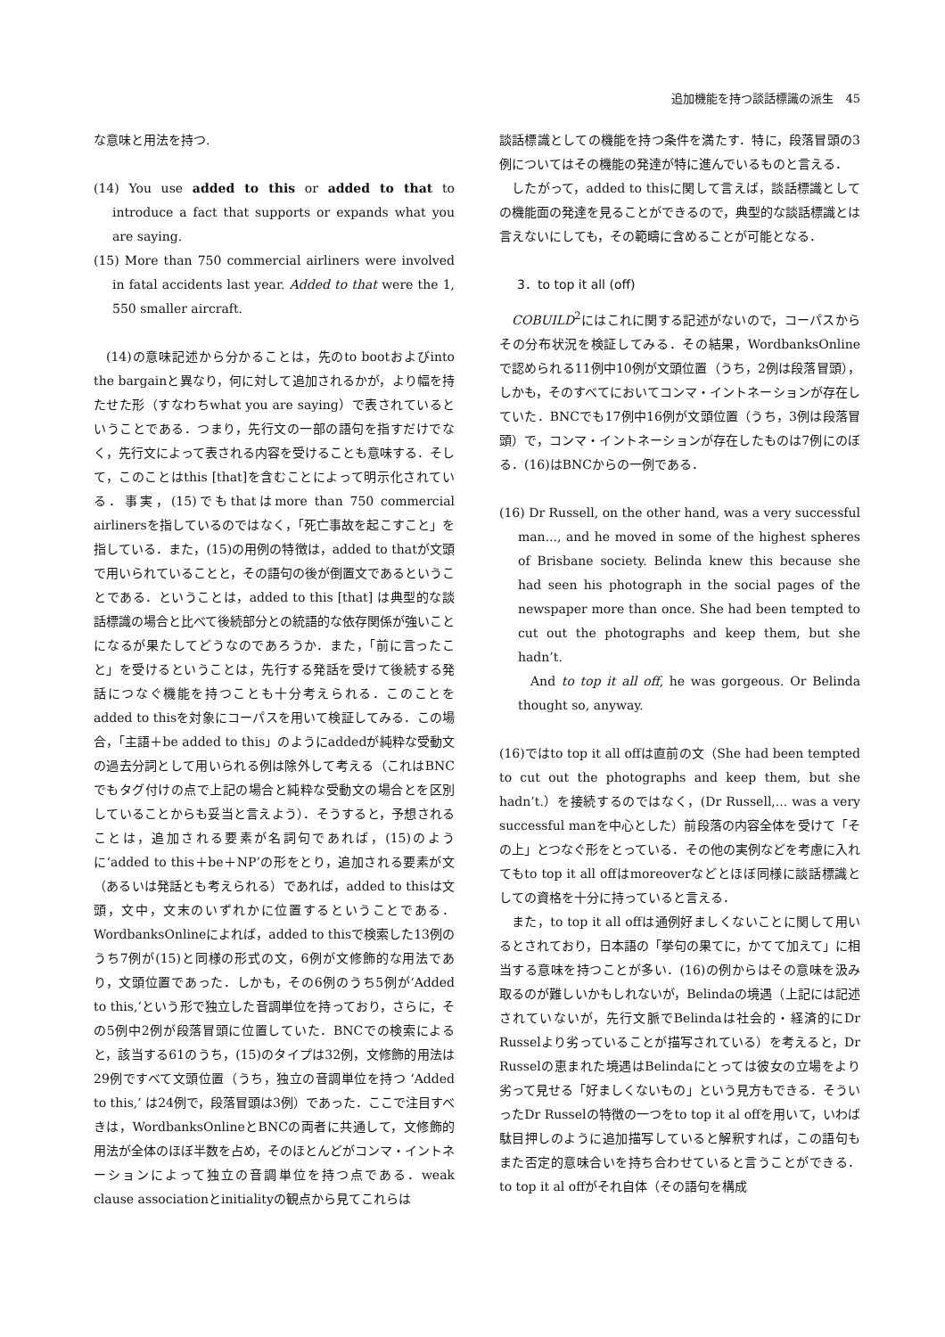追加機能を持つ談話標識の派生　45
な意味と用法を持つ.
(14) You use added to this or added to that to introduce a fact that supports or expands what you are saying.
(15) More than 750 commercial airliners were involved in fatal accidents last year. Added to that were the 1, 550 smaller aircraft.
(14)の意味記述から分かることは，先のto bootおよびinto the bargainと異なり，何に対して追加されるかが，より幅を持たせた形（すなわちwhat you are saying）で表されているということである．つまり，先行文の一部の語句を指すだけでなく，先行文によって表される内容を受けることも意味する．そして，このことはthis [that]を含むことによって明示化されている．事実，(15)でもthatはmore than 750 commercial airlinersを指しているのではなく，「死亡事故を起こすこと」を指している．また，(15)の用例の特徴は，added to thatが文頭で用いられていることと，その語句の後が倒置文であるということである．ということは，added to this [that] は典型的な談話標識の場合と比べて後続部分との統語的な依存関係が強いことになるが果たしてどうなのであろうか．また，「前に言ったこと」を受けるということは，先行する発話を受けて後続する発話につなぐ機能を持つことも十分考えられる．このことをadded to thisを対象にコーパスを用いて検証してみる．この場合，「主語＋be added to this」のようにaddedが純粋な受動文の過去分詞として用いられる例は除外して考える（これはBNCでもタグ付けの点で上記の場合と純粋な受動文の場合とを区別していることからも妥当と言えよう）．そうすると，予想されることは，追加される要素が名詞句であれば，(15)のように‘added to this＋be＋NP’の形をとり，追加される要素が文（あるいは発話とも考えられる）であれば，added to thisは文頭，文中，文末のいずれかに位置するということである．WordbanksOnlineによれば，added to thisで検索した13例のうち7例が(15)と同様の形式の文，6例が文修飾的な用法であり，文頭位置であった．しかも，その6例のうち5例が‘Added to this,’という形で独立した音調単位を持っており，さらに，その5例中2例が段落冒頭に位置していた．BNCでの検索によると，該当する61のうち，(15)のタイプは32例，文修飾的用法は29例ですべて文頭位置（うち，独立の音調単位を持つ ‘Added to this,’ は24例で，段落冒頭は3例）であった．ここで注目すべきは，WordbanksOnlineとBNCの両者に共通して，文修飾的用法が全体のほぼ半数を占め，そのほとんどがコンマ・イントネーションによって独立の音調単位を持つ点である．weak clause associationとinitialityの観点から見てこれらは
談話標識としての機能を持つ条件を満たす．特に，段落冒頭の3例についてはその機能の発達が特に進んでいるものと言える．
したがって，added to thisに関して言えば，談話標識としての機能面の発達を見ることができるので，典型的な談話標識とは言えないにしても，その範疇に含めることが可能となる．
3．to top it all (off)
COBUILD<sup>2</sup>にはこれに関する記述がないので，コーパスからその分布状況を検証してみる．その結果，WordbanksOnlineで認められる11例中10例が文頭位置（うち，2例は段落冒頭），しかも，そのすべてにおいてコンマ・イントネーションが存在していた．BNCでも17例中16例が文頭位置（うち，3例は段落冒頭）で，コンマ・イントネーションが存在したものは7例にのぼる．(16)はBNCからの一例である．
(16) Dr Russell, on the other hand, was a very successful man..., and he moved in some of the highest spheres of Brisbane society. Belinda knew this because she had seen his photograph in the social pages of the newspaper more than once. She had been tempted to cut out the photographs and keep them, but she hadn’t.
And to top it all off, he was gorgeous. Or Belinda thought so, anyway.
(16)ではto top it all offは直前の文（She had been tempted to cut out the photographs and keep them, but she hadn’t.）を接続するのではなく，(Dr Russell,... was a very successful manを中心とした）前段落の内容全体を受けて「その上」とつなぐ形をとっている．その他の実例などを考慮に入れてもto top it all offはmoreoverなどとほぼ同様に談話標識としての資格を十分に持っていると言える．
また，to top it all offは通例好ましくないことに関して用いるとされており，日本語の「挙句の果てに，かてて加えて」に相当する意味を持つことが多い．(16)の例からはその意味を汲み取るのが難しいかもしれないが，Belindaの境遇（上記には記述されていないが，先行文脈でBelindaは社会的・経済的にDr Russelより劣っていることが描写されている）を考えると，Dr Russelの恵まれた境遇はBelindaにとっては彼女の立場をより劣って見せる「好ましくないもの」という見方もできる．そういったDr Russelの特徴の一つをto top it al offを用いて，いわば駄目押しのように追加描写していると解釈すれば，この語句もまた否定的意味合いを持ち合わせていると言うことができる．to top it al offがそれ自体（その語句を構成